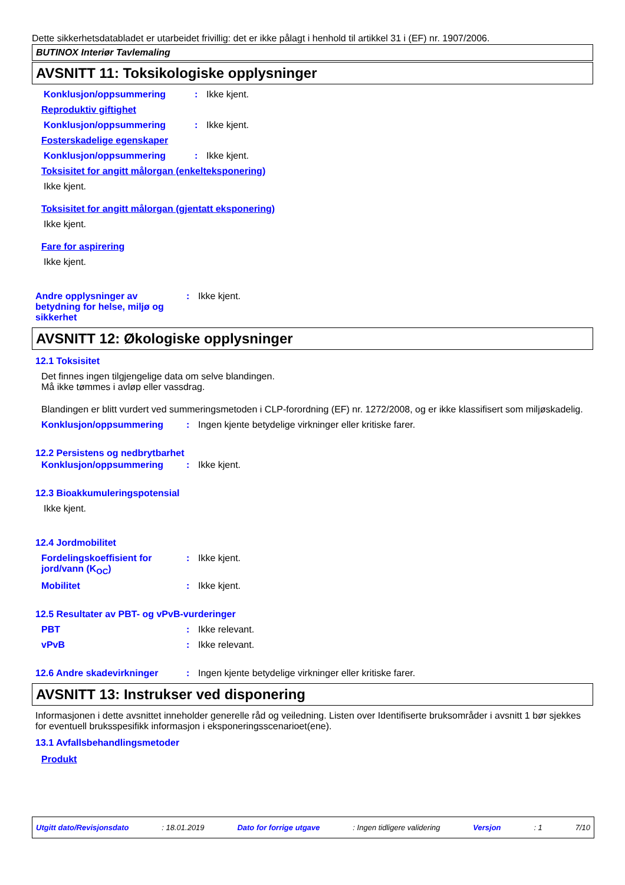Dette sikkerhetsdatabladet er utarbeidet frivillig: det er ikke pålagt i henhold til artikkel 31 i (EF) nr. 1907/2006.
BUTINOX Interiør Tavlemaling
AVSNITT 11: Toksikologiske opplysninger
Konklusjon/oppsummering : Ikke kjent.
Reproduktiv giftighet
Konklusjon/oppsummering : Ikke kjent.
Fosterskadelige egenskaper
Konklusjon/oppsummering : Ikke kjent.
Toksisitet for angitt målorgan (enkelteksponering)
Ikke kjent.
Toksisitet for angitt målorgan (gjentatt eksponering)
Ikke kjent.
Fare for aspirering
Ikke kjent.
Andre opplysninger av betydning for helse, miljø og sikkerhet
: Ikke kjent.
AVSNITT 12: Økologiske opplysninger
12.1 Toksisitet
Det finnes ingen tilgjengelige data om selve blandingen.
Må ikke tømmes i avløp eller vassdrag.
Blandingen er blitt vurdert ved summeringsmetoden i CLP-forordning (EF) nr. 1272/2008, og er ikke klassifisert som miljøskadelig.
Konklusjon/oppsummering : Ingen kjente betydelige virkninger eller kritiske farer.
12.2 Persistens og nedbrytbarhet
Konklusjon/oppsummering : Ikke kjent.
12.3 Bioakkumuleringspotensial
Ikke kjent.
12.4 Jordmobilitet
Fordelingskoeffisient for jord/vann (K<sub>OC</sub>)
: Ikke kjent.
Mobilitet : Ikke kjent.
12.5 Resultater av PBT- og vPvB-vurderinger
PBT : Ikke relevant.
vPvB : Ikke relevant.
12.6 Andre skadevirkninger : Ingen kjente betydelige virkninger eller kritiske farer.
AVSNITT 13: Instrukser ved disponering
Informasjonen i dette avsnittet inneholder generelle råd og veiledning. Listen over Identifiserte bruksområder i avsnitt 1 bør sjekkes for eventuell bruksspesifikk informasjon i eksponeringsscenarioet(ene).
13.1 Avfallsbehandlingsmetoder
Produkt
Utgitt dato/Revisjonsdato: 18.01.2019 Dato for forrige utgave: Ingen tidligere validering Versjon: 1 7/10